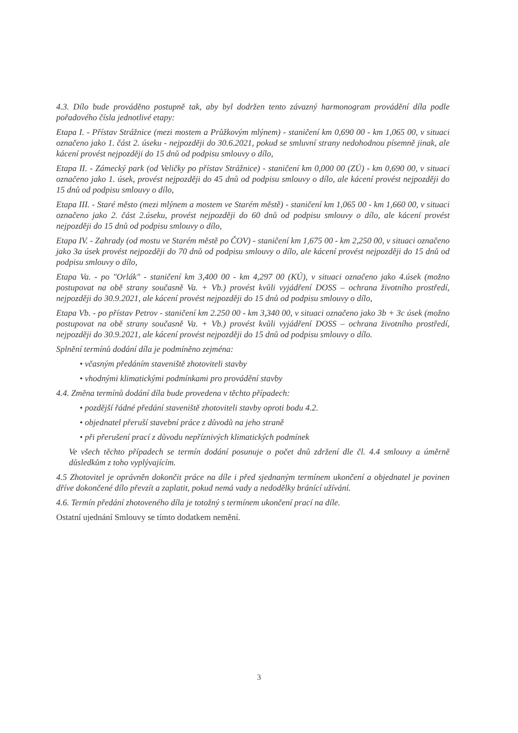4.3. Dílo bude prováděno postupně tak, aby byl dodržen tento závazný harmonogram provádění díla podle pořadového čísla jednotlivé etapy:
Etapa I. - Přístav Strážnice (mezi mostem a Průžkovým mlýnem) - staničení km 0,690 00 - km 1,065 00, v situaci označeno jako 1. část 2. úseku - nejpozději do 30.6.2021, pokud se smluvní strany nedohodnou písemně jinak, ale kácení provést nejpozději do 15 dnů od podpisu smlouvy o dílo,
Etapa II. - Zámecký park (od Veličky po přístav Strážnice) - staničení km 0,000 00 (ZÚ) - km 0,690 00, v situaci označeno jako 1. úsek, provést nejpozději do 45 dnů od podpisu smlouvy o dílo, ale kácení provést nejpozději do 15 dnů od podpisu smlouvy o dílo,
Etapa III. - Staré město (mezi mlýnem a mostem ve Starém městě) - staničení km 1,065 00 - km 1,660 00, v situaci označeno jako 2. část 2.úseku, provést nejpozději do 60 dnů od podpisu smlouvy o dílo, ale kácení provést nejpozději do 15 dnů od podpisu smlouvy o dílo,
Etapa IV. - Zahrady (od mostu ve Starém městě po ČOV) - staničení km 1,675 00 - km 2,250 00, v situaci označeno jako 3a úsek provést nejpozději do 70 dnů od podpisu smlouvy o dílo, ale kácení provést nejpozději do 15 dnů od podpisu smlouvy o dílo,
Etapa Va. - po "Orlák" - staničení km 3,400 00 - km 4,297 00 (KÚ), v situaci označeno jako 4.úsek (možno postupovat na obě strany současně Va. + Vb.) provést kvůli vyjádření DOSS – ochrana životního prostředí, nejpozději do 30.9.2021, ale kácení provést nejpozději do 15 dnů od podpisu smlouvy o dílo,
Etapa Vb. - po přístav Petrov - staničení km 2.250 00 - km 3,340 00, v situaci označeno jako 3b + 3c úsek (možno postupovat na obě strany současně Va. + Vb.) provést kvůli vyjádření DOSS – ochrana životního prostředí, nejpozději do 30.9.2021, ale kácení provést nejpozději do 15 dnů od podpisu smlouvy o dílo.
Splnění termínů dodání díla je podmíněno zejména:
• včasným předáním staveniště zhotoviteli stavby
• vhodnými klimatickými podmínkami pro provádění stavby
4.4. Změna termínů dodání díla bude provedena v těchto případech:
• pozdější řádné předání staveniště zhotoviteli stavby oproti bodu 4.2.
• objednatel přeruší stavební práce z důvodů na jeho straně
• při přerušení prací z důvodu nepříznivých klimatických podmínek
Ve všech těchto případech se termín dodání posunuje o počet dnů zdržení dle čl. 4.4 smlouvy a úměrně důsledkům z toho vyplývajícím.
4.5 Zhotovitel je oprávněn dokončit práce na díle i před sjednaným termínem ukončení a objednatel je povinen dříve dokončené dílo převzít a zaplatit, pokud nemá vady a nedodělky bránící užívání.
4.6. Termín předání zhotoveného díla je totožný s termínem ukončení prací na díle.
Ostatní ujednání Smlouvy se tímto dodatkem nemění.
3